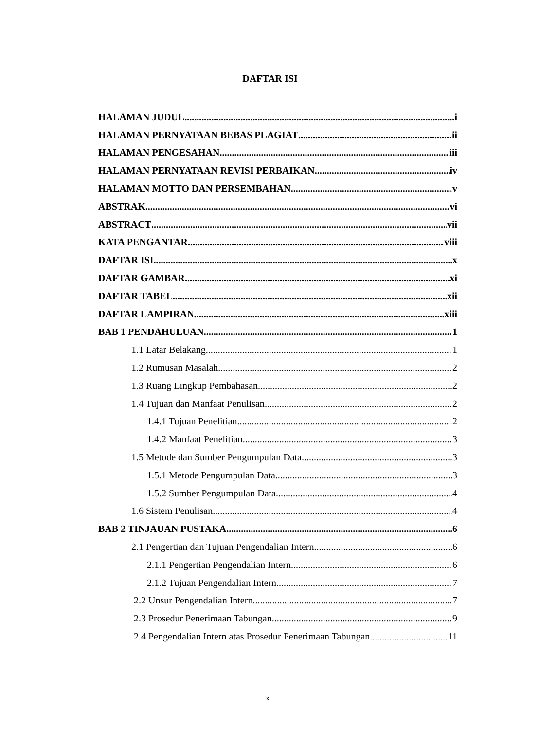DAFTAR ISI
HALAMAN JUDUL i
HALAMAN PERNYATAAN BEBAS PLAGIAT ii
HALAMAN PENGESAHAN iii
HALAMAN PERNYATAAN REVISI PERBAIKAN iv
HALAMAN MOTTO DAN PERSEMBAHAN v
ABSTRAK vi
ABSTRACT vii
KATA PENGANTAR viii
DAFTAR ISI x
DAFTAR GAMBAR xi
DAFTAR TABEL xii
DAFTAR LAMPIRAN xiii
BAB 1 PENDAHULUAN 1
1.1 Latar Belakang 1
1.2 Rumusan Masalah 2
1.3 Ruang Lingkup Pembahasan 2
1.4 Tujuan dan Manfaat Penulisan 2
1.4.1 Tujuan Penelitian 2
1.4.2 Manfaat Penelitian 3
1.5 Metode dan Sumber Pengumpulan Data 3
1.5.1 Metode Pengumpulan Data 3
1.5.2 Sumber Pengumpulan Data 4
1.6 Sistem Penulisan 4
BAB 2 TINJAUAN PUSTAKA 6
2.1 Pengertian dan Tujuan Pengendalian Intern 6
2.1.1 Pengertian Pengendalian Intern 6
2.1.2 Tujuan Pengendalian Intern 7
2.2 Unsur Pengendalian Intern 7
2.3 Prosedur Penerimaan Tabungan 9
2.4 Pengendalian Intern atas Prosedur Penerimaan Tabungan 11
x